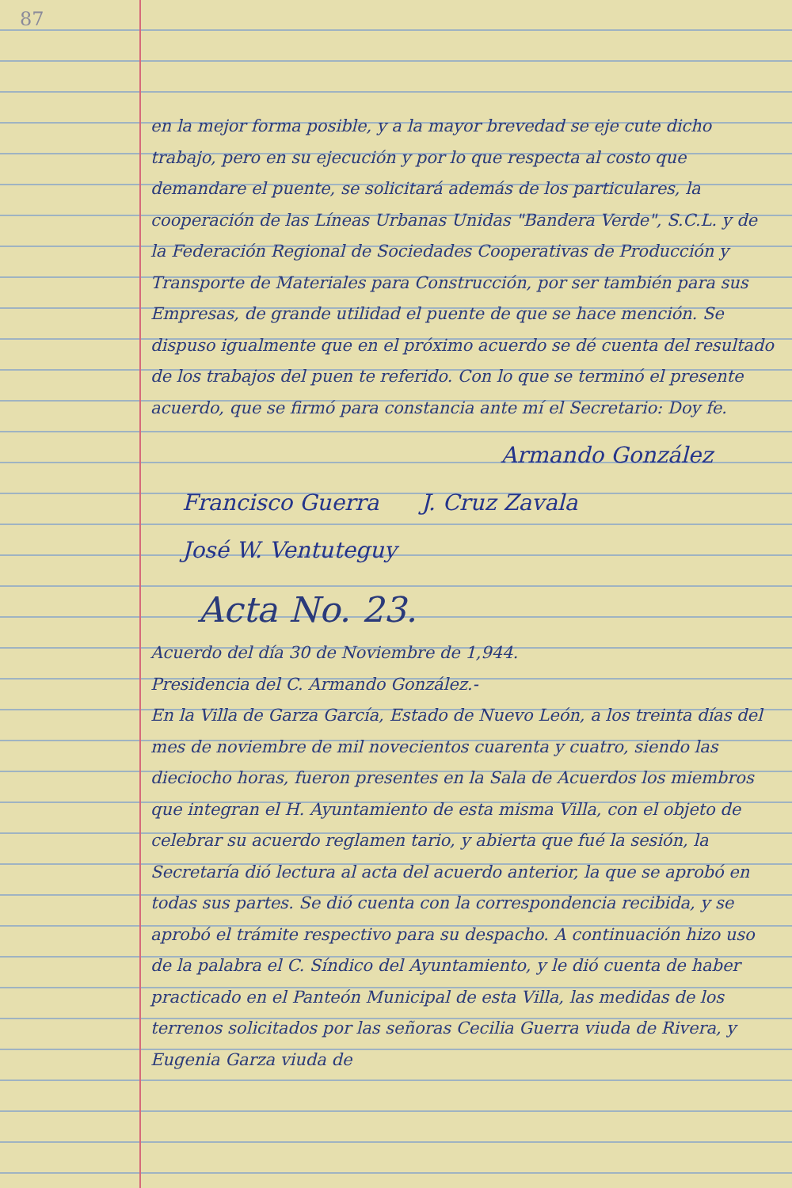87
en la mejor forma posible, y a la mayor brevedad se eje cute dicho trabajo, pero en su ejecución y por lo que respecta al costo que demandare el puente, se solicitará además de los particulares, la cooperación de las Líneas Urbanas Unidas "Bandera Verde", S.C.L. y de la Federación Regional de Sociedades Cooperativas de Producción y Transporte de Materiales para Construcción, por ser también para sus Empresas, de grande utilidad el puente de que se hace mención. Se dispuso igualmente que en el próximo acuerdo se dé cuenta del resultado de los trabajos del puen te referido. Con lo que se terminó el presente acuerdo, que se firmó para constancia ante mí el Secretario: Doy fe.
Armando González
Francisco Guerra J. Cruz Zavala
José W. Ventuteguy
Acta No. 23.
Acuerdo del día 30 de Noviembre de 1,944.
Presidencia del C. Armando González.-
En la Villa de Garza García, Estado de Nuevo León, a los treinta días del mes de noviembre de mil novecientos cuarenta y cuatro, siendo las dieciocho horas, fueron presentes en la Sala de Acuerdos los miembros que integran el H. Ayuntamiento de esta misma Villa, con el objeto de celebrar su acuerdo reglamen tario, y abierta que fué la sesión, la Secretaría dió lectura al acta del acuerdo anterior, la que se aprobó en todas sus partes. Se dió cuenta con la correspondencia recibida, y se aprobó el trámite respectivo para su despacho. A continuación hizo uso de la palabra el C. Síndico del Ayuntamiento, y le dió cuenta de haber practicado en el Panteón Municipal de esta Villa, las medidas de los terrenos solicitados por las señoras Cecilia Guerra viuda de Rivera, y Eugenia Garza viuda de